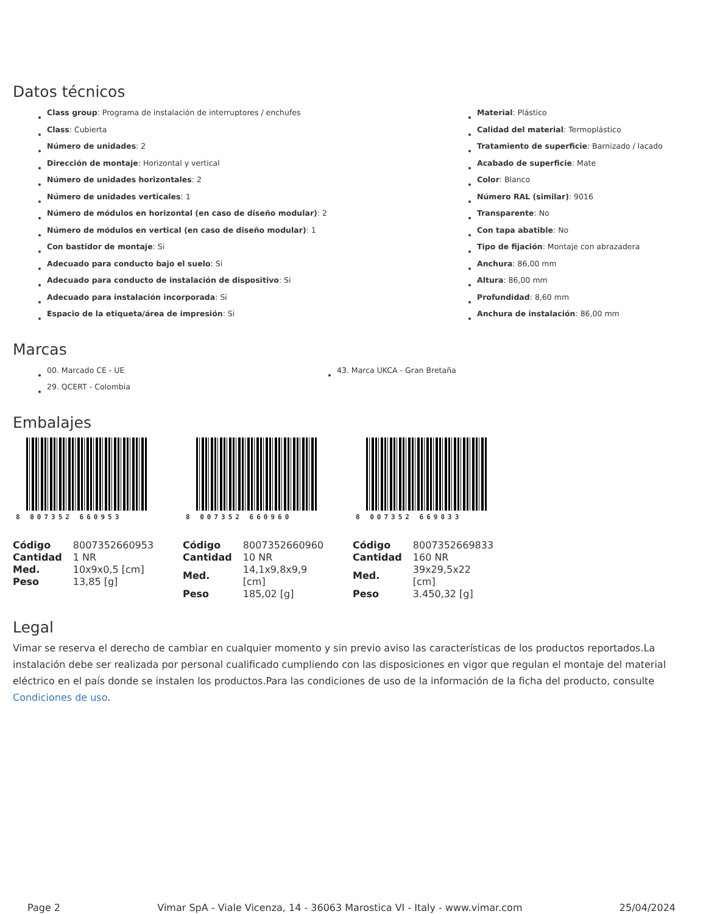Datos técnicos
Class group: Programa de instalación de interruptores / enchufes
Class: Cubierta
Número de unidades: 2
Dirección de montaje: Horizontal y vertical
Número de unidades horizontales: 2
Número de unidades verticales: 1
Número de módulos en horizontal (en caso de diseño modular): 2
Número de módulos en vertical (en caso de diseño modular): 1
Con bastidor de montaje: Si
Adecuado para conducto bajo el suelo: Si
Adecuado para conducto de instalación de dispositivo: Si
Adecuado para instalación incorporada: Si
Espacio de la etiqueta/área de impresión: Si
Material: Plástico
Calidad del material: Termoplástico
Tratamiento de superficie: Barnizado / lacado
Acabado de superficie: Mate
Color: Blanco
Número RAL (similar): 9016
Transparente: No
Con tapa abatible: No
Tipo de fijación: Montaje con abrazadera
Anchura: 86,00 mm
Altura: 86,00 mm
Profundidad: 8,60 mm
Anchura de instalación: 86,00 mm
Marcas
00. Marcado CE - UE
29. QCERT - Colombia
43. Marca UKCA - Gran Bretaña
Embalajes
8 007352 660953
| Código | 8007352660953 |
| Cantidad | 1 NR |
| Med. | 10x9x0,5 [cm] |
| Peso | 13,85 [g] |
8 007352 660960
| Código | 8007352660960 |
| Cantidad | 10 NR |
| Med. | 14,1x9,8x9,9 [cm] |
| Peso | 185,02 [g] |
8 007352 669833
| Código | 8007352669833 |
| Cantidad | 160 NR |
| Med. | 39x29,5x22 [cm] |
| Peso | 3.450,32 [g] |
Legal
Vimar se reserva el derecho de cambiar en cualquier momento y sin previo aviso las características de los productos reportados.La instalación debe ser realizada por personal cualificado cumpliendo con las disposiciones en vigor que regulan el montaje del material eléctrico en el país donde se instalen los productos.Para las condiciones de uso de la información de la ficha del producto, consulte Condiciones de uso.
Page 2 Vimar SpA - Viale Vicenza, 14 - 36063 Marostica VI - Italy - www.vimar.com 25/04/2024